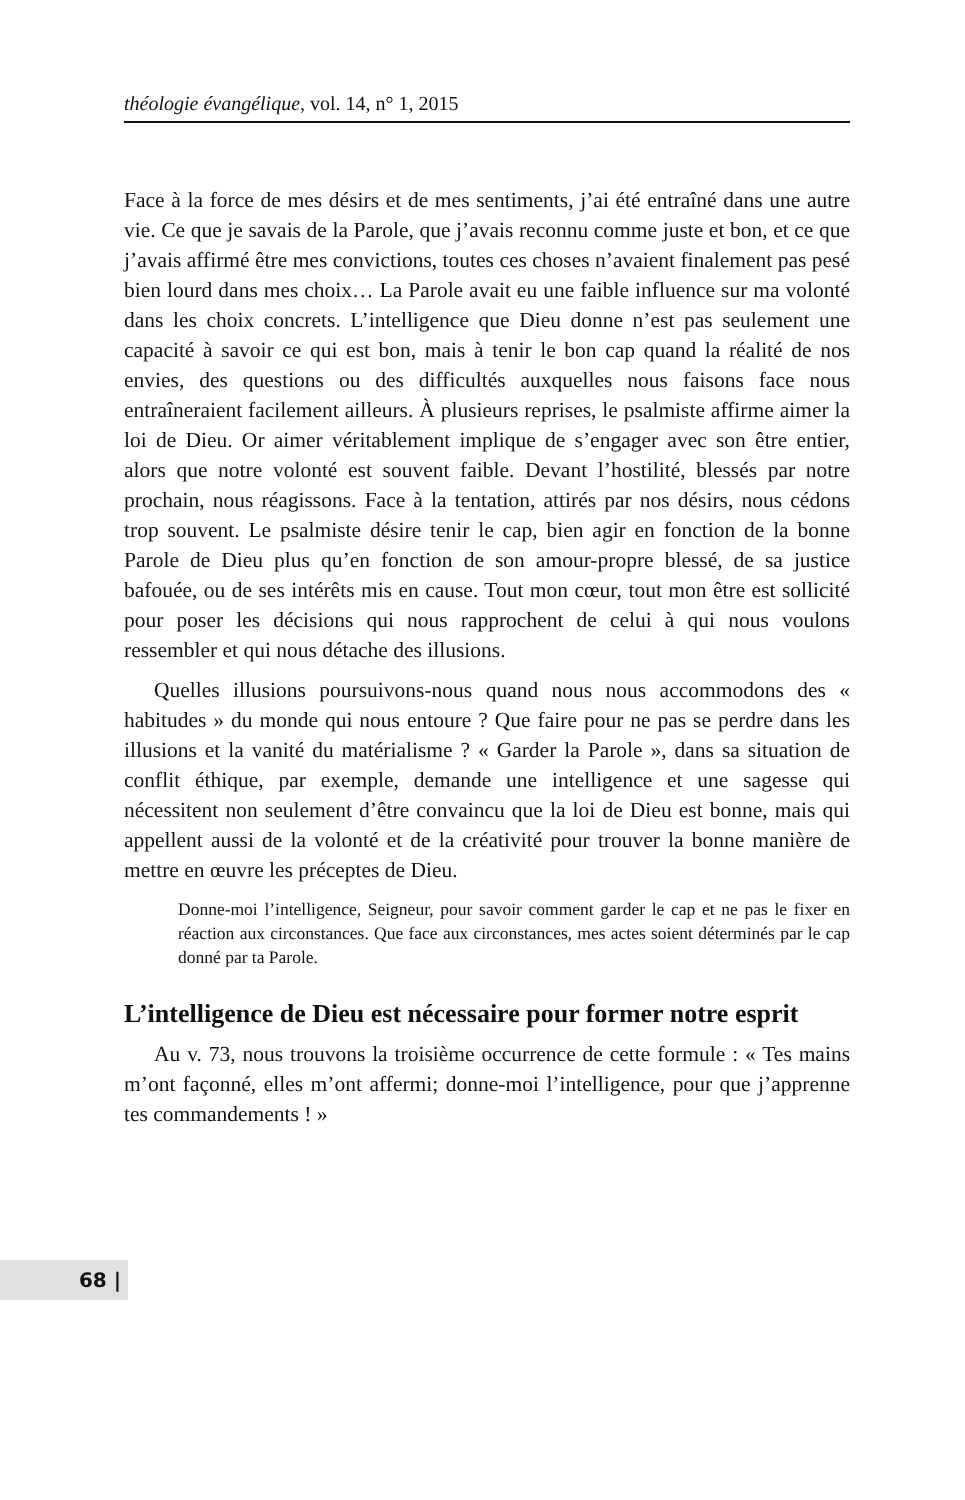théologie évangélique, vol. 14, n° 1, 2015
Face à la force de mes désirs et de mes sentiments, j’ai été entraîné dans une autre vie. Ce que je savais de la Parole, que j’avais reconnu comme juste et bon, et ce que j’avais affirmé être mes convictions, toutes ces choses n’avaient finalement pas pesé bien lourd dans mes choix… La Parole avait eu une faible influence sur ma volonté dans les choix concrets. L’intelligence que Dieu donne n’est pas seulement une capacité à savoir ce qui est bon, mais à tenir le bon cap quand la réalité de nos envies, des questions ou des difficultés auxquelles nous faisons face nous entraîneraient facilement ailleurs. À plusieurs reprises, le psalmiste affirme aimer la loi de Dieu. Or aimer véritablement implique de s’engager avec son être entier, alors que notre volonté est souvent faible. Devant l’hostilité, blessés par notre prochain, nous réagissons. Face à la tentation, attirés par nos désirs, nous cédons trop souvent. Le psalmiste désire tenir le cap, bien agir en fonction de la bonne Parole de Dieu plus qu’en fonction de son amour-propre blessé, de sa justice bafouée, ou de ses intérêts mis en cause. Tout mon cœur, tout mon être est sollicité pour poser les décisions qui nous rapprochent de celui à qui nous voulons ressembler et qui nous détache des illusions.
Quelles illusions poursuivons-nous quand nous nous accommodons des « habitudes » du monde qui nous entoure ? Que faire pour ne pas se perdre dans les illusions et la vanité du matérialisme ? « Garder la Parole », dans sa situation de conflit éthique, par exemple, demande une intelligence et une sagesse qui nécessitent non seulement d’être convaincu que la loi de Dieu est bonne, mais qui appellent aussi de la volonté et de la créativité pour trouver la bonne manière de mettre en œuvre les préceptes de Dieu.
Donne-moi l’intelligence, Seigneur, pour savoir comment garder le cap et ne pas le fixer en réaction aux circonstances. Que face aux circonstances, mes actes soient déterminés par le cap donné par ta Parole.
L’intelligence de Dieu est nécessaire pour former notre esprit
Au v. 73, nous trouvons la troisième occurrence de cette formule : « Tes mains m’ont façonné, elles m’ont affermi; donne-moi l’intelligence, pour que j’apprenne tes commandements ! »
68 |